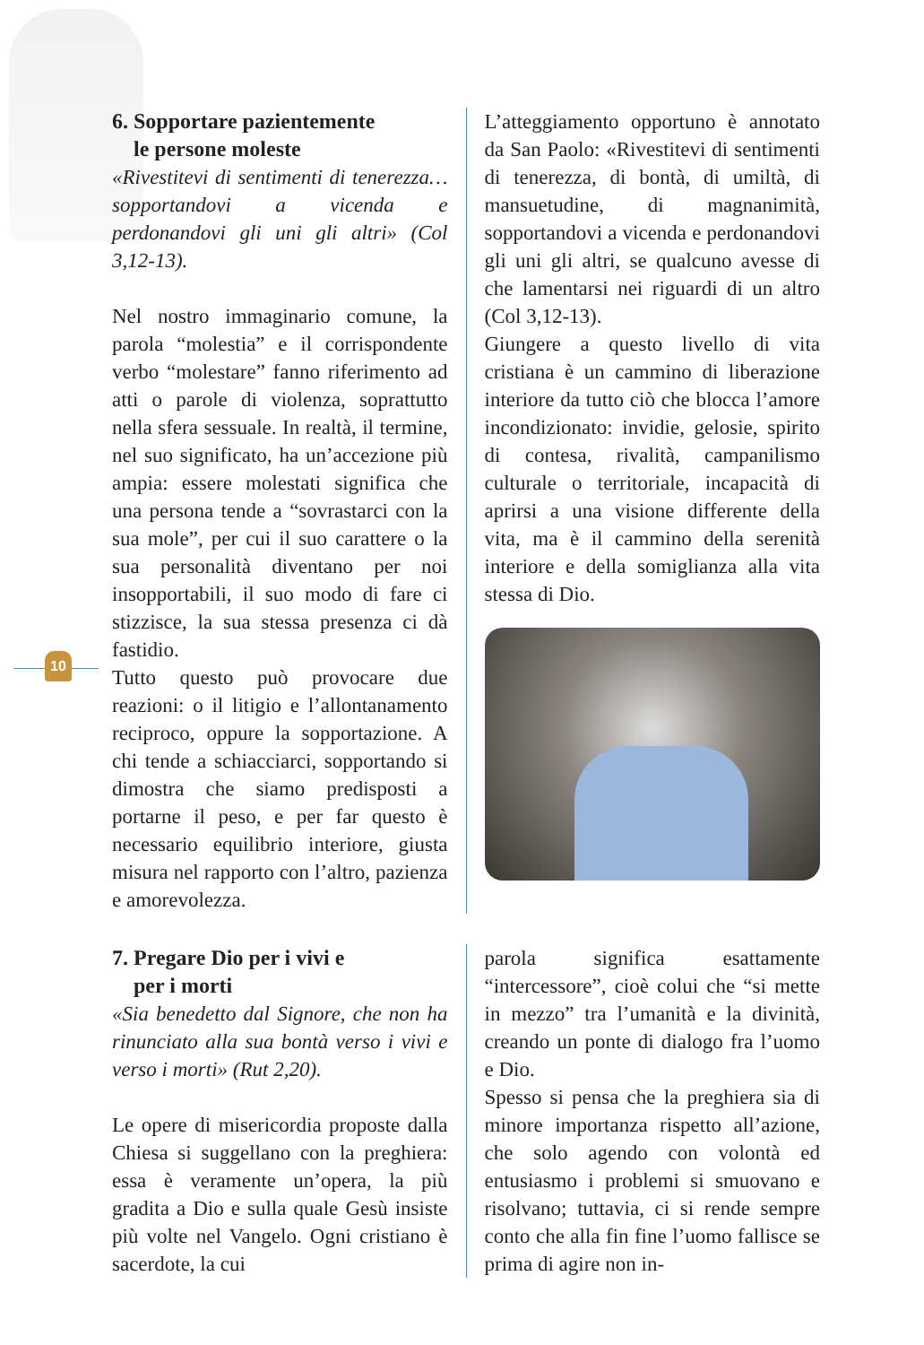10
6. Sopportare pazientemente
le persone moleste
«Rivestitevi di sentimenti di tenerezza… sopportandovi a vicenda e perdonandovi gli uni gli altri» (Col 3,12-13).
Nel nostro immaginario comune, la parola “molestia” e il corrispondente verbo “molestare” fanno riferimento ad atti o parole di violenza, soprattutto nella sfera sessuale. In realtà, il termine, nel suo significato, ha un’accezione più ampia: essere molestati significa che una persona tende a “sovrastarci con la sua mole”, per cui il suo carattere o la sua personalità diventano per noi insopportabili, il suo modo di fare ci stizzisce, la sua stessa presenza ci dà fastidio.
Tutto questo può provocare due reazioni: o il litigio e l’allontanamento reciproco, oppure la sopportazione. A chi tende a schiacciarci, sopportando si dimostra che siamo predisposti a portarne il peso, e per far questo è necessario equilibrio interiore, giusta misura nel rapporto con l’altro, pazienza e amorevolezza.
L’atteggiamento opportuno è annotato da San Paolo: «Rivestitevi di sentimenti di tenerezza, di bontà, di umiltà, di mansuetudine, di magnanimità, sopportandovi a vicenda e perdonandovi gli uni gli altri, se qualcuno avesse di che lamentarsi nei riguardi di un altro (Col 3,12-13).
Giungere a questo livello di vita cristiana è un cammino di liberazione interiore da tutto ciò che blocca l’amore incondizionato: invidie, gelosie, spirito di contesa, rivalità, campanilismo culturale o territoriale, incapacità di aprirsi a una visione differente della vita, ma è il cammino della serenità interiore e della somiglianza alla vita stessa di Dio.
7. Pregare Dio per i vivi e
per i morti
«Sia benedetto dal Signore, che non ha rinunciato alla sua bontà verso i vivi e verso i morti» (Rut 2,20).
Le opere di misericordia proposte dalla Chiesa si suggellano con la preghiera: essa è veramente un’opera, la più gradita a Dio e sulla quale Gesù insiste più volte nel Vangelo. Ogni cristiano è sacerdote, la cui
parola significa esattamente “intercessore”, cioè colui che “si mette in mezzo” tra l’umanità e la divinità, creando un ponte di dialogo fra l’uomo e Dio.
Spesso si pensa che la preghiera sia di minore importanza rispetto all’azione, che solo agendo con volontà ed entusiasmo i problemi si smuovano e risolvano; tuttavia, ci si rende sempre conto che alla fin fine l’uomo fallisce se prima di agire non in-